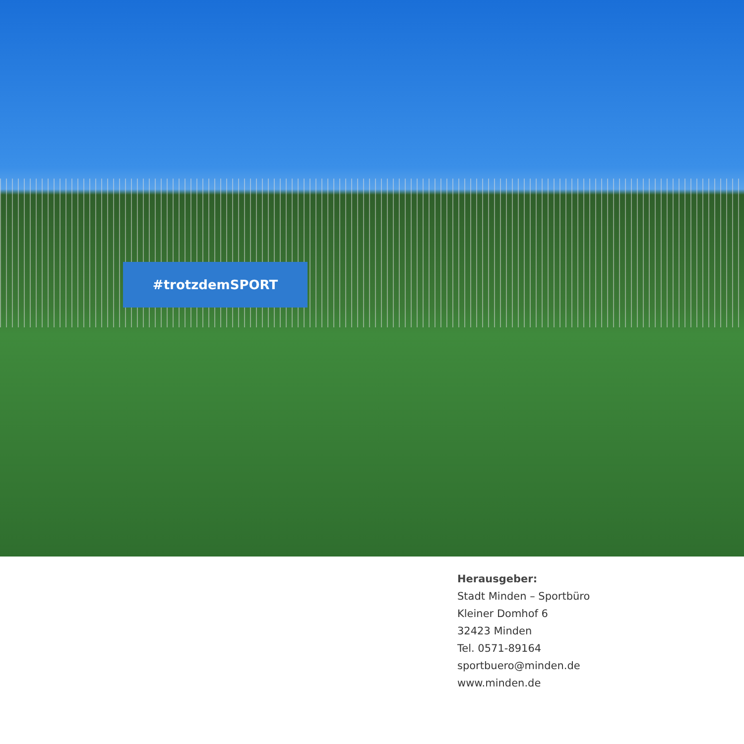#trotzdemSPORT
Herausgeber:
Stadt Minden – Sportbüro
Kleiner Domhof 6
32423 Minden
Tel. 0571-89164
sportbuero@minden.de
www.minden.de